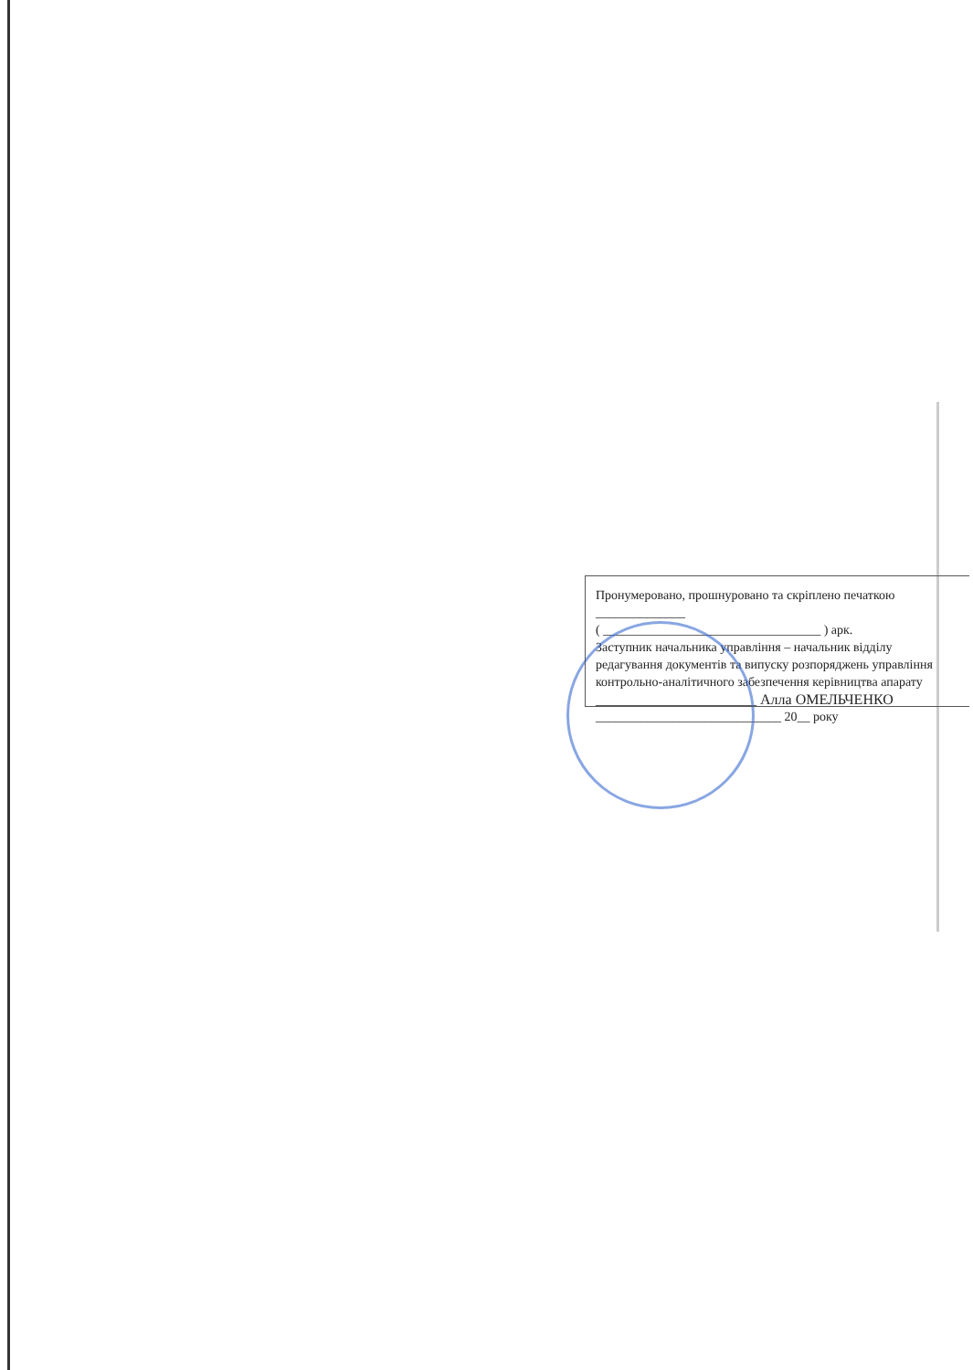Пронумеровано, прошнуровано та скріплено печаткою ______________
( __________________________________ ) арк.
Заступник начальника управління – начальник відділу редагування документів та випуску розпоряджень управління контрольно-аналітичного забезпечення керівництва апарату
______________________ Алла ОМЕЛЬЧЕНКО
_____________________________ 20__ року